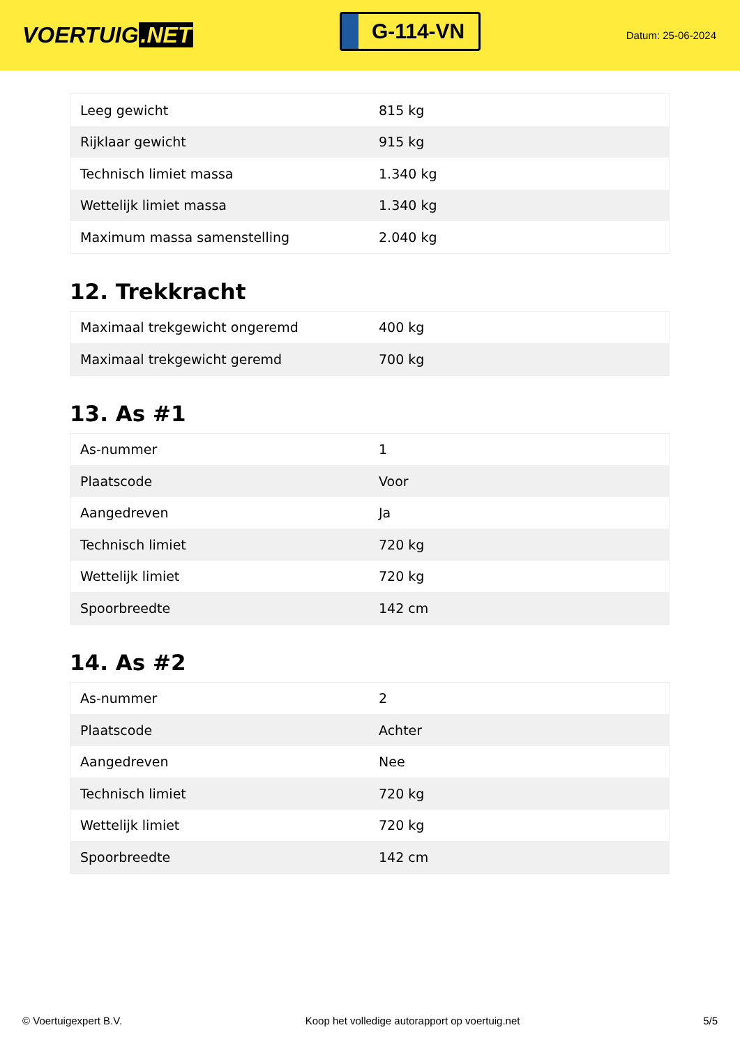VOERTUIG.NET
G-114-VN
Datum: 25-06-2024
| Leeg gewicht | 815 kg |
| Rijklaar gewicht | 915 kg |
| Technisch limiet massa | 1.340 kg |
| Wettelijk limiet massa | 1.340 kg |
| Maximum massa samenstelling | 2.040 kg |
12. Trekkracht
| Maximaal trekgewicht ongeremd | 400 kg |
| Maximaal trekgewicht geremd | 700 kg |
13. As #1
| As-nummer | 1 |
| Plaatscode | Voor |
| Aangedreven | Ja |
| Technisch limiet | 720 kg |
| Wettelijk limiet | 720 kg |
| Spoorbreedte | 142 cm |
14. As #2
| As-nummer | 2 |
| Plaatscode | Achter |
| Aangedreven | Nee |
| Technisch limiet | 720 kg |
| Wettelijk limiet | 720 kg |
| Spoorbreedte | 142 cm |
© Voertuigexpert B.V. Koop het volledige autorapport op voertuig.net 5/5